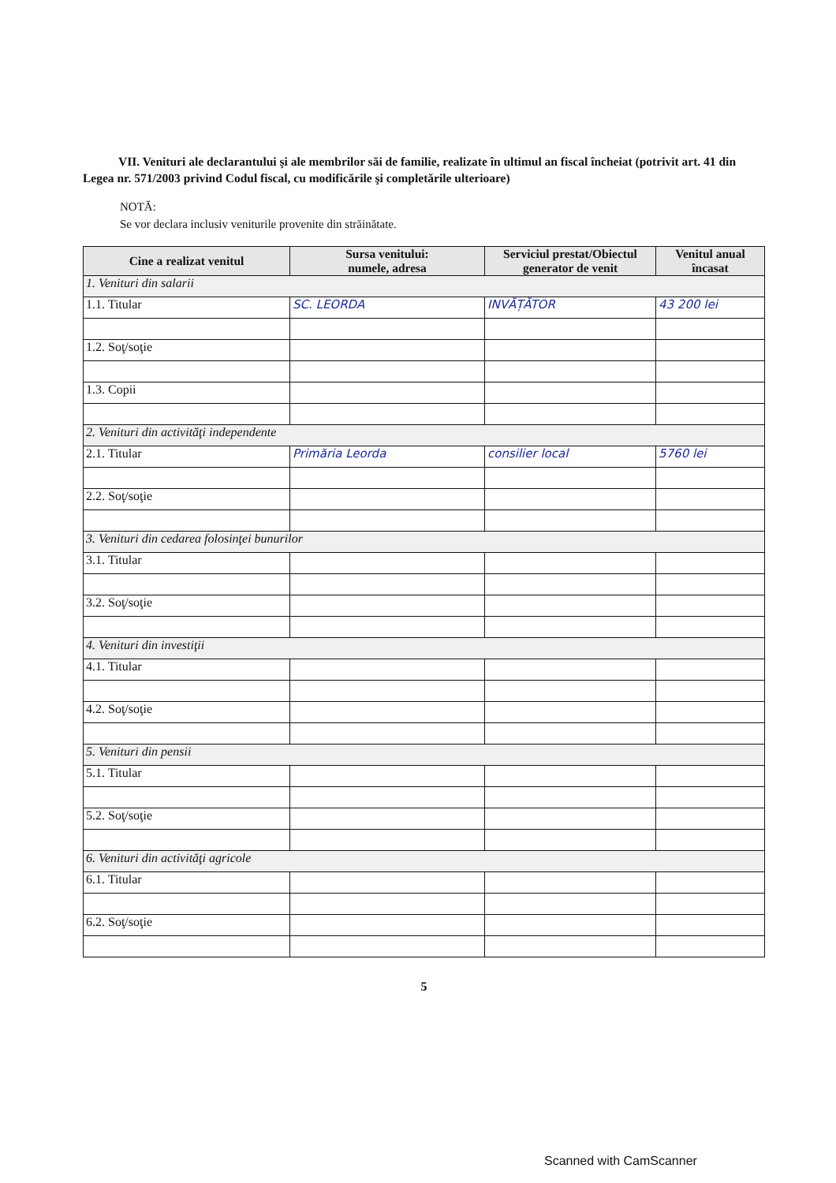VII. Venituri ale declarantului şi ale membrilor săi de familie, realizate în ultimul an fiscal încheiat (potrivit art. 41 din Legea nr. 571/2003 privind Codul fiscal, cu modificările şi completările ulterioare)
NOTĂ:
Se vor declara inclusiv veniturile provenite din străinătate.
| Cine a realizat venitul | Sursa venitului: numele, adresa | Serviciul prestat/Obiectul generator de venit | Venitul anual încasat |
| --- | --- | --- | --- |
| 1. Venituri din salarii | | | |
| 1.1. Titular | SC. LEORDA | INVĂȚĂTOR | 43 200 lei |
| 1.2. Soţ/soţie | | | |
| 1.3. Copii | | | |
| 2. Venituri din activităţi independente | | | |
| 2.1. Titular | Primăria Leorda | consilier local | 5760 lei |
| 2.2. Soţ/soţie | | | |
| 3. Venituri din cedarea folosinţei bunurilor | | | |
| 3.1. Titular | | | |
| 3.2. Soţ/soţie | | | |
| 4. Venituri din investiţii | | | |
| 4.1. Titular | | | |
| 4.2. Soţ/soţie | | | |
| 5. Venituri din pensii | | | |
| 5.1. Titular | | | |
| 5.2. Soţ/soţie | | | |
| 6. Venituri din activităţi agricole | | | |
| 6.1. Titular | | | |
| 6.2. Soţ/soţie | | | |
5
Scanned with CamScanner